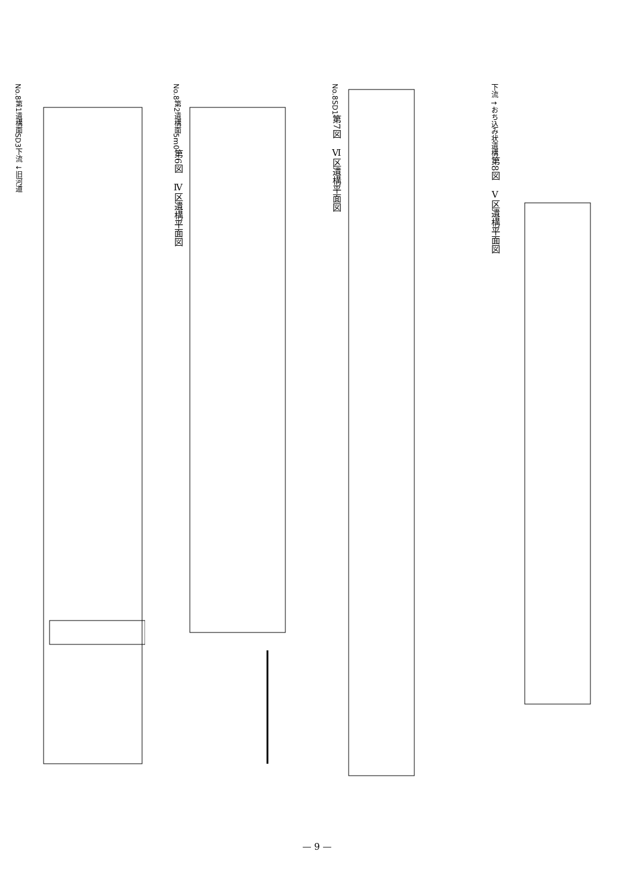No.8
第1遺構面
SD3
下流 ↓
旧河道
No.8
第2遺構面
5m
0
第6図　Ⅳ区遺構平面図
No.8
SD1
第7図　Ⅵ区遺構平面図
下流 ↑
おち込み状遺構
第8図　Ⅴ区遺構平面図
— 9 —